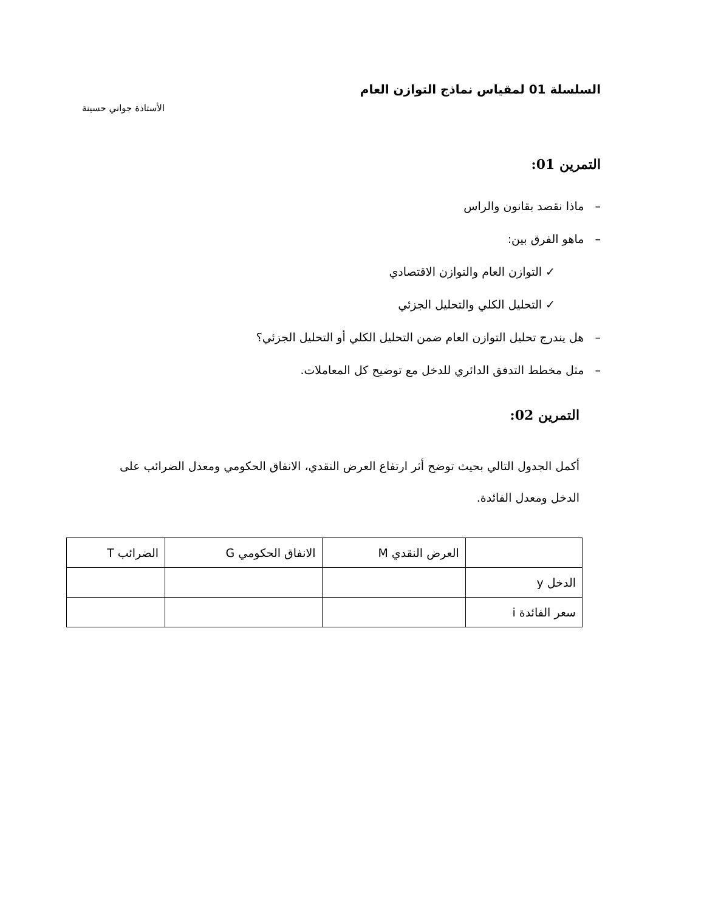السلسلة 01 لمقياس نماذج التوازن العام
الأستاذة جواني حسينة
التمرين 01:
– ماذا نقصد بقانون والراس
– ماهو الفرق بين:
✓ التوازن العام والتوازن الاقتصادي
✓ التحليل الكلي والتحليل الجزئي
– هل يندرج تحليل التوازن العام ضمن التحليل الكلي أو التحليل الجزئي؟
– مثل مخطط التدفق الدائري للدخل مع توضيح كل المعاملات.
التمرين 02:
أكمل الجدول التالي بحيث توضح أثر ارتفاع العرض النقدي، الانفاق الحكومي ومعدل الضرائب على الدخل ومعدل الفائدة.
| | العرض النقدي M | الانفاق الحكومي G | الضرائب T |
| --- | --- | --- | --- |
| الدخل y | | | |
| سعر الفائدة i | | | |